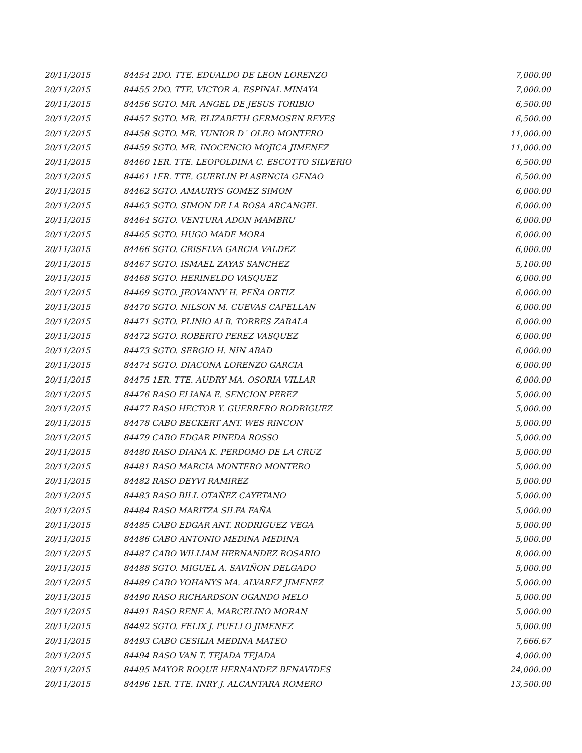| 20/11/2015 | 84454 2DO. TTE. EDUALDO DE LEON LORENZO | 7,000.00 |
| 20/11/2015 | 84455 2DO. TTE. VICTOR A. ESPINAL MINAYA | 7,000.00 |
| 20/11/2015 | 84456 SGTO. MR. ANGEL DE JESUS TORIBIO | 6,500.00 |
| 20/11/2015 | 84457 SGTO. MR. ELIZABETH GERMOSEN REYES | 6,500.00 |
| 20/11/2015 | 84458 SGTO. MR. YUNIOR D´ OLEO MONTERO | 11,000.00 |
| 20/11/2015 | 84459 SGTO. MR. INOCENCIO MOJICA JIMENEZ | 11,000.00 |
| 20/11/2015 | 84460 1ER. TTE. LEOPOLDINA C. ESCOTTO SILVERIO | 6,500.00 |
| 20/11/2015 | 84461 1ER. TTE. GUERLIN PLASENCIA GENAO | 6,500.00 |
| 20/11/2015 | 84462 SGTO. AMAURYS GOMEZ SIMON | 6,000.00 |
| 20/11/2015 | 84463 SGTO. SIMON DE LA ROSA ARCANGEL | 6,000.00 |
| 20/11/2015 | 84464 SGTO. VENTURA ADON MAMBRU | 6,000.00 |
| 20/11/2015 | 84465 SGTO. HUGO MADE MORA | 6,000.00 |
| 20/11/2015 | 84466 SGTO. CRISELVA GARCIA VALDEZ | 6,000.00 |
| 20/11/2015 | 84467 SGTO. ISMAEL ZAYAS SANCHEZ | 5,100.00 |
| 20/11/2015 | 84468 SGTO. HERINELDO VASQUEZ | 6,000.00 |
| 20/11/2015 | 84469 SGTO. JEOVANNY H. PEÑA ORTIZ | 6,000.00 |
| 20/11/2015 | 84470 SGTO. NILSON M. CUEVAS CAPELLAN | 6,000.00 |
| 20/11/2015 | 84471 SGTO. PLINIO ALB. TORRES ZABALA | 6,000.00 |
| 20/11/2015 | 84472 SGTO. ROBERTO PEREZ VASQUEZ | 6,000.00 |
| 20/11/2015 | 84473 SGTO. SERGIO H. NIN ABAD | 6,000.00 |
| 20/11/2015 | 84474 SGTO. DIACONA LORENZO GARCIA | 6,000.00 |
| 20/11/2015 | 84475 1ER. TTE. AUDRY MA. OSORIA VILLAR | 6,000.00 |
| 20/11/2015 | 84476 RASO ELIANA E. SENCION PEREZ | 5,000.00 |
| 20/11/2015 | 84477 RASO HECTOR Y. GUERRERO RODRIGUEZ | 5,000.00 |
| 20/11/2015 | 84478 CABO BECKERT ANT. WES RINCON | 5,000.00 |
| 20/11/2015 | 84479 CABO EDGAR PINEDA ROSSO | 5,000.00 |
| 20/11/2015 | 84480 RASO DIANA K. PERDOMO DE LA CRUZ | 5,000.00 |
| 20/11/2015 | 84481 RASO MARCIA MONTERO MONTERO | 5,000.00 |
| 20/11/2015 | 84482 RASO DEYVI RAMIREZ | 5,000.00 |
| 20/11/2015 | 84483 RASO BILL OTAÑEZ CAYETANO | 5,000.00 |
| 20/11/2015 | 84484 RASO MARITZA SILFA FAÑA | 5,000.00 |
| 20/11/2015 | 84485 CABO EDGAR ANT. RODRIGUEZ VEGA | 5,000.00 |
| 20/11/2015 | 84486 CABO ANTONIO MEDINA MEDINA | 5,000.00 |
| 20/11/2015 | 84487 CABO WILLIAM HERNANDEZ ROSARIO | 8,000.00 |
| 20/11/2015 | 84488 SGTO. MIGUEL A. SAVIÑON DELGADO | 5,000.00 |
| 20/11/2015 | 84489 CABO YOHANYS MA. ALVAREZ JIMENEZ | 5,000.00 |
| 20/11/2015 | 84490 RASO RICHARDSON OGANDO MELO | 5,000.00 |
| 20/11/2015 | 84491 RASO RENE A. MARCELINO MORAN | 5,000.00 |
| 20/11/2015 | 84492 SGTO. FELIX J. PUELLO JIMENEZ | 5,000.00 |
| 20/11/2015 | 84493 CABO CESILIA MEDINA MATEO | 7,666.67 |
| 20/11/2015 | 84494 RASO VAN T. TEJADA TEJADA | 4,000.00 |
| 20/11/2015 | 84495 MAYOR ROQUE HERNANDEZ BENAVIDES | 24,000.00 |
| 20/11/2015 | 84496 1ER. TTE. INRY J. ALCANTARA ROMERO | 13,500.00 |